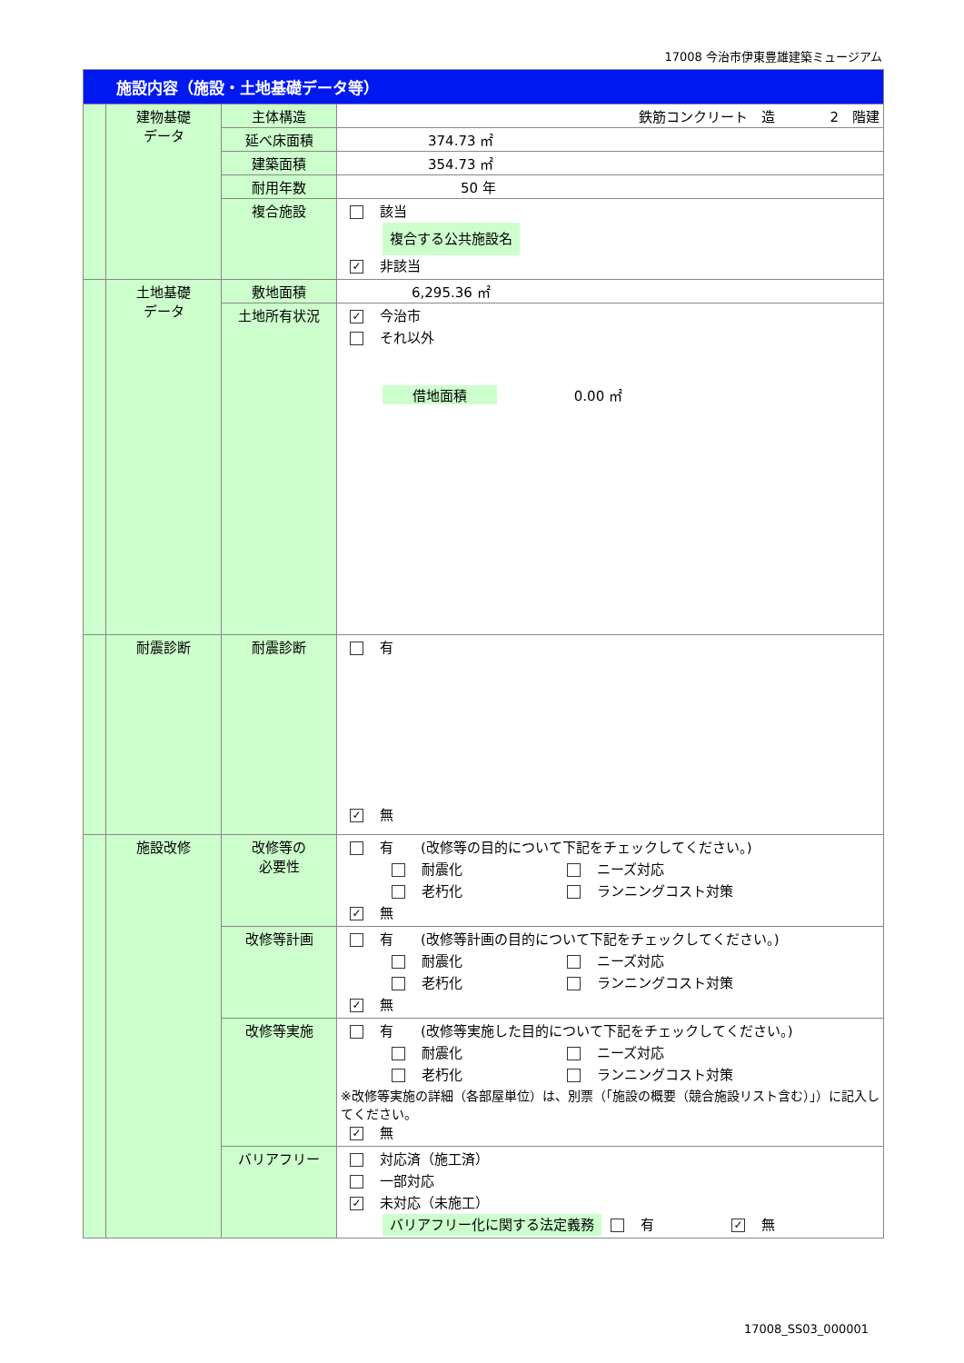17008 今治市伊東豊雄建築ミュージアム
| 施設内容（施設・土地基礎データ等） | | | |
| | 建物基礎 データ | 主体構造 | 鉄筋コンクリート 造 2 階建 |
| | | 延べ床面積 | 374.73 ㎡ |
| | | 建築面積 | 354.73 ㎡ |
| | | 耐用年数 | 50 年 |
| | | 複合施設 | 該当 複合する公共施設名 ✓ 非該当 |
| | 土地基礎 データ | 敷地面積 | 6,295.36 ㎡ |
| | | 土地所有状況 | ✓ 今治市 それ以外 借地面積 0.00 ㎡ |
| | 耐震診断 | 耐震診断 | 有 ✓ 無 |
| | 施設改修 | 改修等の 必要性 | 有 (改修等の目的について下記をチェックしてください。) 耐震化 ニーズ対応 老朽化 ランニングコスト対策 ✓ 無 |
| | | 改修等計画 | 有 (改修等計画の目的について下記をチェックしてください。) 耐震化 ニーズ対応 老朽化 ランニングコスト対策 ✓ 無 |
| | | 改修等実施 | 有 (改修等実施した目的について下記をチェックしてください。) 耐震化 ニーズ対応 老朽化 ランニングコスト対策 ※改修等実施の詳細（各部屋単位）は、別票（「施設の概要（競合施設リスト含む）」）に記入してください。 ✓ 無 |
| | | バリアフリー | 対応済（施工済） 一部対応 ✓ 未対応（未施工） バリアフリー化に関する法定義務 有 ✓ 無 |
17008_SS03_000001